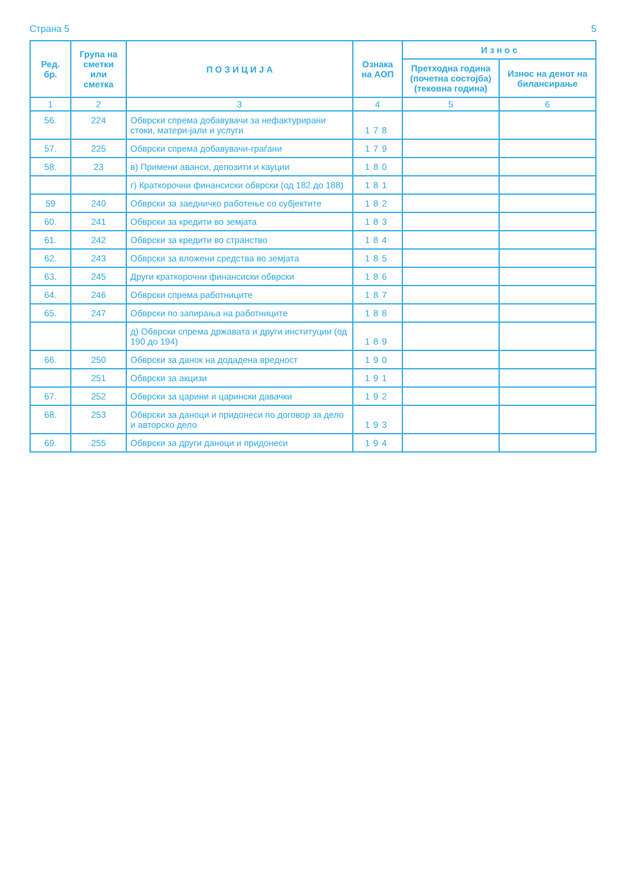Страна 5 5
| Ред. бр. | Група на сметки или сметка | П О З И Ц И Ј А | Ознака на АОП | И з н о с | |
| --- | --- | --- | --- | --- | --- |
| | | | | Претходна година (почетна состојба) (тековна година) | Износ на денот на билансирање |
| 1 | 2 | 3 | 4 | 5 | 6 |
| 56. | 224 | Обврски спрема добавувачи за нефактурирани стоки, матери-јали и услуги | 178 | | |
| 57. | 225 | Обврски спрема добавувачи-граѓани | 179 | | |
| 58. | 23 | в) Примени аванси, депозити и кауции | 180 | | |
| | | г) Краткорочни финансиски обврски (од 182 до 188) | 181 | | |
| 59 | 240 | Обврски за заедничко работење со субјектите | 182 | | |
| 60. | 241 | Обврски за кредити во земјата | 183 | | |
| 61. | 242 | Обврски за кредити во странство | 184 | | |
| 62. | 243 | Обврски за вложени средства во земјата | 185 | | |
| 63. | 245 | Други краткорочни финансиски обврски | 186 | | |
| 64. | 246 | Обврски спрема работниците | 187 | | |
| 65. | 247 | Обврски по запирања на работниците | 188 | | |
| | | д) Обврски спрема државата и други институции (од 190 до 194) | 189 | | |
| 66. | 250 | Обврски за данок на додадена вредност | 190 | | |
| | 251 | Обврски за акцизи | 191 | | |
| 67. | 252 | Обврски за царини и царински давачки | 192 | | |
| 68. | 253 | Обврски за даноци и придонеси по договор за дело и авторско дело | 193 | | |
| 69. | 255 | Обврски за други даноци и придонеси | 194 | | |